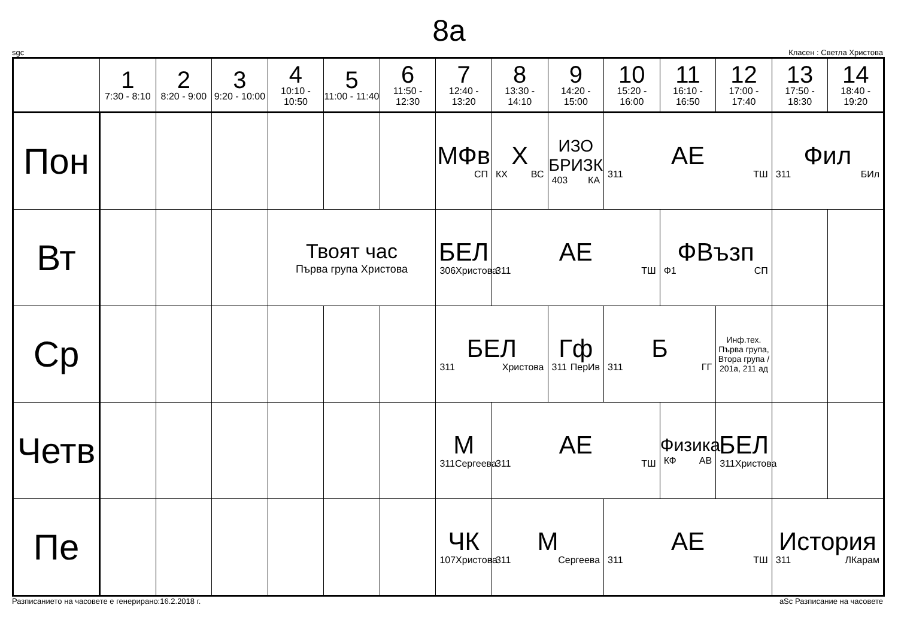8а
sgc Класен : Светла Христова
| | 1 7:30 - 8:10 | 2 8:20 - 9:00 | 3 9:20 - 10:00 | 4 10:10 - 10:50 | 5 11:00 - 11:40 | 6 11:50 - 12:30 | 7 12:40 - 13:20 | 8 13:30 - 14:10 | 9 14:20 - 15:00 | 10 15:20 - 16:00 | 11 16:10 - 16:50 | 12 17:00 - 17:40 | 13 17:50 - 18:30 | 14 18:40 - 19:20 |
| --- | --- | --- | --- | --- | --- | --- | --- | --- | --- | --- | --- | --- | --- | --- |
| Пон | | | | | | | МФв СП | Х КХ ВС | ИЗО БРИЗК 403 КА | АЕ 311 ТШ | | | Фил 311 БИл | |
| Вт | | | | Твоят час Първа група Христова | | | БЕЛ 306 Христова | АЕ 311 ТШ | | | ФВъзп Ф1 СП | | | |
| Ср | | | | | | | БЕЛ 311 Христова | | Гф 311 ПерИв | Б 311 ГГ | | Инф.тех. Първа група, Втора група / 201а, 211 ад | | |
| Четв | | | | | | | М 311 Сергеева | АЕ 311 ТШ | | | Физика КФ АВ | БЕЛ 311 Христова | | |
| Пе | | | | | | | ЧК 107 Христова | М 311 Сергеева | | АЕ 311 ТШ | | | История 311 ЛКарам | |
Разписанието на часовете е генерирано:16.2.2018 г. aSc Разписание на часовете